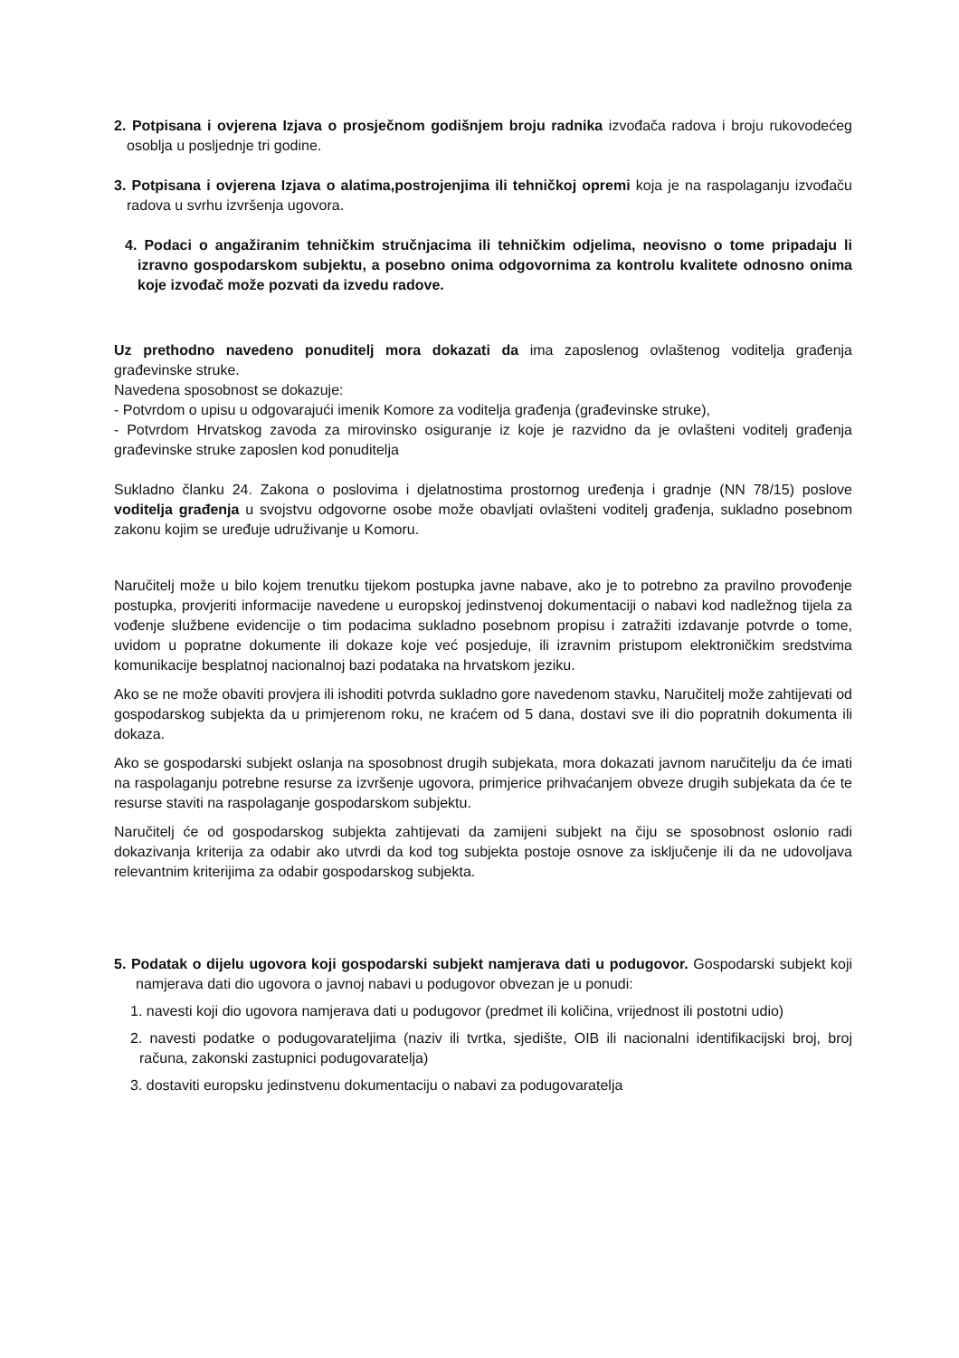2. Potpisana i ovjerena Izjava o prosječnom godišnjem broju radnika izvođača radova i broju rukovodećeg osoblja u posljednje tri godine.
3. Potpisana i ovjerena Izjava o alatima,postrojenjima ili tehničkoj opremi koja je na raspolaganju izvođaču radova u svrhu izvršenja ugovora.
4. Podaci o angažiranim tehničkim stručnjacima ili tehničkim odjelima, neovisno o tome pripadaju li izravno gospodarskom subjektu, a posebno onima odgovornima za kontrolu kvalitete odnosno onima koje izvođač može pozvati da izvedu radove.
Uz prethodno navedeno ponuditelj mora dokazati da ima zaposlenog ovlaštenog voditelja građenja građevinske struke.
Navedena sposobnost se dokazuje:
- Potvrdom o upisu u odgovarajući imenik Komore za voditelja građenja (građevinske struke),
- Potvrdom Hrvatskog zavoda za mirovinsko osiguranje iz koje je razvidno da je ovlašteni voditelj građenja građevinske struke zaposlen kod ponuditelja
Sukladno članku 24. Zakona o poslovima i djelatnostima prostornog uređenja i gradnje (NN 78/15) poslove voditelja građenja u svojstvu odgovorne osobe može obavljati ovlašteni voditelj građenja, sukladno posebnom zakonu kojim se uređuje udruživanje u Komoru.
Naručitelj može u bilo kojem trenutku tijekom postupka javne nabave, ako je to potrebno za pravilno provođenje postupka, provjeriti informacije navedene u europskoj jedinstvenoj dokumentaciji o nabavi kod nadležnog tijela za vođenje službene evidencije o tim podacima sukladno posebnom propisu i zatražiti izdavanje potvrde o tome, uvidom u popratne dokumente ili dokaze koje već posjeduje, ili izravnim pristupom elektroničkim sredstvima komunikacije besplatnoj nacionalnoj bazi podataka na hrvatskom jeziku.
Ako se ne može obaviti provjera ili ishoditi potvrda sukladno gore navedenom stavku, Naručitelj može zahtijevati od gospodarskog subjekta da u primjerenom roku, ne kraćem od 5 dana, dostavi sve ili dio popratnih dokumenta ili dokaza.
Ako se gospodarski subjekt oslanja na sposobnost drugih subjekata, mora dokazati javnom naručitelju da će imati na raspolaganju potrebne resurse za izvršenje ugovora, primjerice prihvaćanjem obveze drugih subjekata da će te resurse staviti na raspolaganje gospodarskom subjektu.
Naručitelj će od gospodarskog subjekta zahtijevati da zamijeni subjekt na čiju se sposobnost oslonio radi dokazivanja kriterija za odabir ako utvrdi da kod tog subjekta postoje osnove za isključenje ili da ne udovoljava relevantnim kriterijima za odabir gospodarskog subjekta.
5. Podatak o dijelu ugovora koji gospodarski subjekt namjerava dati u podugovor. Gospodarski subjekt koji namjerava dati dio ugovora o javnoj nabavi u podugovor obvezan je u ponudi:
1. navesti koji dio ugovora namjerava dati u podugovor (predmet ili količina, vrijednost ili postotni udio)
2. navesti podatke o podugovarateljima (naziv ili tvrtka, sjedište, OIB ili nacionalni identifikacijski broj, broj računa, zakonski zastupnici podugovaratelja)
3. dostaviti europsku jedinstvenu dokumentaciju o nabavi za podugovaratelja